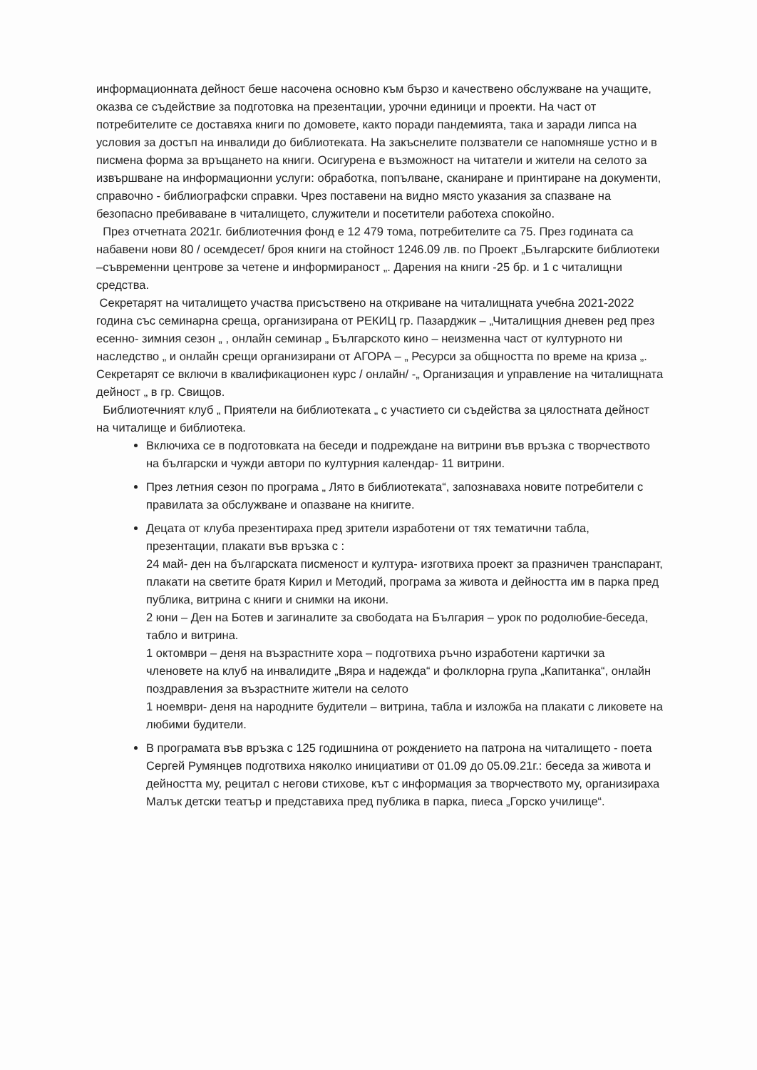информационната дейност беше насочена основно към бързо и качествено обслужване на учащите, оказва се съдействие за подготовка на презентации, урочни единици и проекти. На част от потребителите се доставяха книги по домовете, както поради пандемията, така и заради липса на условия за достъп на инвалиди до библиотеката. На закъснелите ползватели се напомняше устно и в писмена форма за връщането на книги. Осигурена е възможност на читатели и жители на селото за извършване на информационни услуги: обработка, попълване, сканиране и принтиране на документи, справочно - библиографски справки. Чрез поставени на видно място указания за спазване на безопасно пребиваване в читалището, служители и посетители работеха спокойно.
През отчетната 2021г. библиотечния фонд е 12 479 тома, потребителите са 75. През годината са набавени нови 80 / осемдесет/ броя книги на стойност 1246.09 лв. по Проект „Българските библиотеки –съвременни центрове за четене и информираност „. Дарения на книги -25 бр. и 1 с читалищни средства.
Секретарят на читалището участва присъствено на откриване на читалищната учебна 2021-2022 година със семинарна среща, организирана от РЕКИЦ гр. Пазарджик – „Читалищния дневен ред през есенно- зимния сезон „ , онлайн семинар „ Българското кино – неизменна част от културното ни наследство „ и онлайн срещи организирани от АГОРА – „ Ресурси за общността по време на криза „.
Секретарят се включи в квалификационен курс / онлайн/ -„ Организация и управление на читалищната дейност „ в гр. Свищов.
Библиотечният клуб „ Приятели на библиотеката „ с участието си съдейства за цялостната дейност на читалище и библиотека.
Включиха се в подготовката на беседи и подреждане на витрини във връзка с творчеството на български и чужди автори по културния календар- 11 витрини.
През летния сезон по програма „ Лято в библиотеката“, запознаваха новите потребители с правилата за обслужване и опазване на книгите.
Децата от клуба презентираха пред зрители изработени от тях тематични табла, презентации, плакати във връзка с :
24 май- ден на българската писменост и култура- изготвиха проект за празничен транспарант, плакати на светите братя Кирил и Методий, програма за живота и дейността им в парка пред публика, витрина с книги и снимки на икони.
2 юни – Ден на Ботев и загиналите за свободата на България – урок по родолюбие-беседа, табло и витрина.
1 октомври – деня на възрастните хора – подготвиха ръчно изработени картички за членовете на клуб на инвалидите „Вяра и надежда“ и фолклорна група „Капитанка“, онлайн поздравления за възрастните жители на селото
1 ноември- деня на народните будители – витрина, табла и изложба на плакати с ликовете на любими будители.
В програмата във връзка с 125 годишнина от рождението на патрона на читалището - поета Сергей Румянцев подготвиха няколко инициативи от 01.09 до 05.09.21г.: беседа за живота и дейността му, рецитал с негови стихове, кът с информация за творчеството му, организираха Малък детски театър и представиха пред публика в парка, пиеса „Горско училище“.